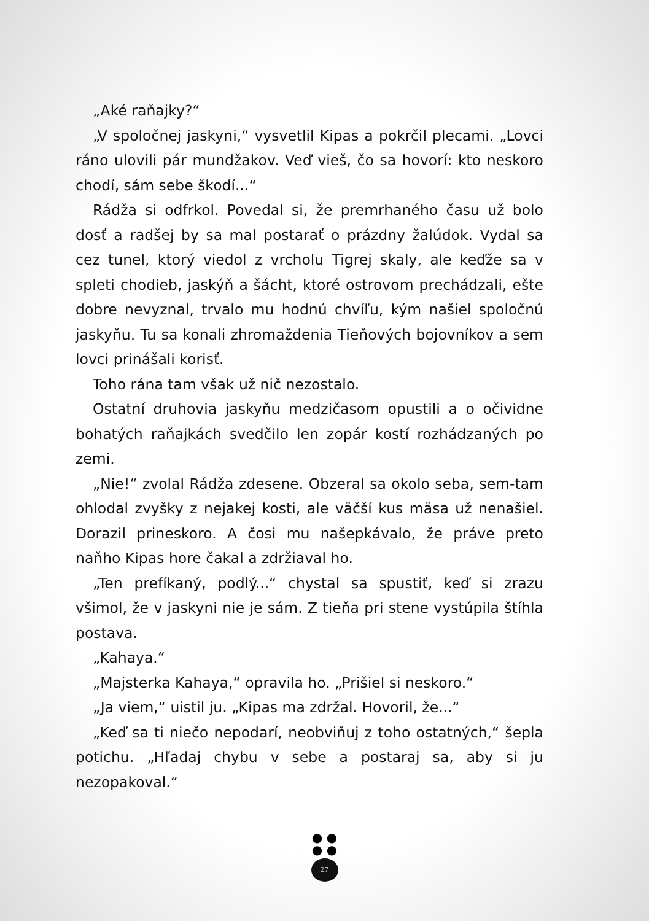„Aké raňajky?“
„V spoločnej jaskyni,“ vysvetlil Kipas a pokrčil plecami. „Lovci ráno ulovili pár mundžakov. Veď vieš, čo sa hovorí: kto neskoro chodí, sám sebe škodí...“
Rádža si odfrkol. Povedal si, že premrhaného času už bolo dosť a radšej by sa mal postarať o prázdny žalúdok. Vydal sa cez tunel, ktorý viedol z vrcholu Tigrej skaly, ale keďže sa v spleti chodieb, jaskýň a šácht, ktoré ostrovom prechádzali, ešte dobre nevyznal, trvalo mu hodnú chvíľu, kým našiel spoločnú jaskyňu. Tu sa konali zhromaždenia Tieňových bojovníkov a sem lovci prinášali korisť.
Toho rána tam však už nič nezostalo.
Ostatní druhovia jaskyňu medzičasom opustili a o očividne bohatých raňajkách svedčilo len zopár kostí rozhádzaných po zemi.
„Nie!“ zvolal Rádža zdesene. Obzeral sa okolo seba, sem-tam ohlodal zvyšky z nejakej kosti, ale väčší kus mäsa už nenašiel. Dorazil prineskoro. A čosi mu našepkávalo, že práve preto naňho Kipas hore čakal a zdržiaval ho.
„Ten prefíkaný, podlý...“ chystal sa spustiť, keď si zrazu všimol, že v jaskyni nie je sám. Z tieňa pri stene vystúpila štíhla postava.
„Kahaya.“
„Majsterka Kahaya,“ opravila ho. „Prišiel si neskoro.“
„Ja viem,“ uistil ju. „Kipas ma zdržal. Hovoril, že...“
„Keď sa ti niečo nepodarí, neobviňuj z toho ostatných,“ šepla potichu. „Hľadaj chybu v sebe a postaraj sa, aby si ju nezopakoval.“
● ● ● ●
27